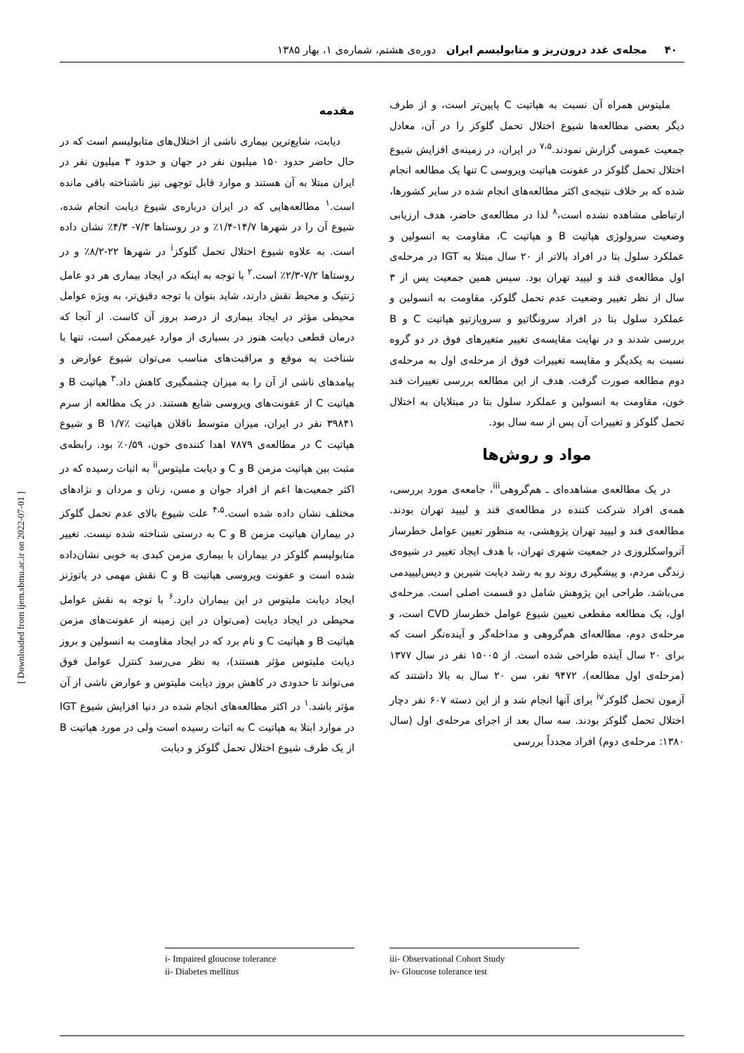۴۰ مجله‌ی غدد درون‌ریز و متابولیسم ایران دوره‌ی هشتم، شماره‌ی ۱، بهار ۱۳۸۵
[ Downloaded from ijem.sbmu.ac.ir on 2022-07-01 ]
مقدمه
دیابت، شایع‌ترین بیماری ناشی از اختلال‌های متابولیسم است که در حال حاضر حدود ۱۵۰ میلیون نفر در جهان و حدود ۳ میلیون نفر در ایران مبتلا به آن هستند و موارد قابل توجهی نیز ناشناخته باقی مانده است.<sup>۱</sup> مطالعه‌هایی که در ایران درباره‌ی شیوع دیابت انجام شده، شیوع آن را در شهرها ۱۴/۷-۱/۴٪ و در روستاها ۷/۳- ۴/۳٪ نشان داده است. به علاوه شیوع اختلال تحمل گلوکز<sup>i</sup> در شهرها ۲۲-۸/۲٪ و در روستاها ۷/۲-۲/۳٪ است.<sup>۲</sup> با توجه به اینکه در ایجاد بیماری هر دو عامل ژنتیک و محیط نقش دارند، شاید بتوان با توجه دقیق‌تر، به ویژه عوامل محیطی مؤثر در ایجاد بیماری از درصد بروز آن کاست. از آنجا که درمان قطعی دیابت هنوز در بسیاری از موارد غیرممکن است، تنها با شناخت به موقع و مراقبت‌های مناسب می‌توان شیوع عوارض و پیامدهای ناشی از آن را به میزان چشمگیری کاهش داد.<sup>۳</sup> هپاتیت B و هپاتیت C از عفونت‌های ویروسی شایع هستند. در یک مطالعه از سرم ۳۹۸۴۱ نفر در ایران، میزان متوسط ناقلان هپاتیت B ۱/۷٪ و شیوع هپاتیت C در مطالعه‌ی ۷۸۷۹ اهدا کننده‌ی خون، ۰/۵۹٪ بود. رابطه‌ی مثبت بین هپاتیت مزمن B و C و دیابت ملیتوس<sup>ii</sup> به اثبات رسیده که در اکثر جمعیت‌ها اعم از افراد جوان و مسن، زنان و مردان و نژادهای مختلف نشان داده شده است.<sup>۴،۵</sup> علت شیوع بالای عدم تحمل گلوکز در بیماران هپاتیت مزمن B و C به درستی شناخته شده نیست. تغییر متابولیسم گلوکز در بیماران با بیماری مزمن کبدی به خوبی نشان‌داده شده است و عفونت ویروسی هپاتیت B و C نقش مهمی در پاتوژنز ایجاد دیابت ملیتوس در این بیماران دارد.<sup>۶</sup> با توجه به نقش عوامل محیطی در ایجاد دیابت (می‌توان در این زمینه از عفونت‌های مزمن هپاتیت B و هپاتیت C و نام برد که در ایجاد مقاومت به انسولین و بروز دیابت ملیتوس مؤثر هستند)، به نظر می‌رسد کنترل عوامل فوق می‌تواند تا حدودی در کاهش بروز دیابت ملیتوس و عوارض ناشی از آن مؤثر باشد.<sup>۱</sup> در اکثر مطالعه‌های انجام شده در دنیا افزایش شیوع IGT در موارد ابتلا به هپاتیت C به اثبات رسیده است ولی در مورد هپاتیت B از یک طرف شیوع اختلال تحمل گلوکز و دیابت
i- Impaired gloucose tolerance
ii- Diabetes mellitus
ملیتوس همراه آن نسبت به هپاتیت C پایین‌تر است، و از طرف دیگر بعضی مطالعه‌ها شیوع اختلال تحمل گلوکز را در آن، معادل جمعیت عمومی گزارش نمودند.<sup>۷،۵</sup> در ایران، در زمینه‌ی افزایش شیوع اختلال تحمل گلوکز در عفونت هپاتیت ویروسی C تنها یک مطالعه انجام شده که بر خلاف نتیجه‌ی اکثر مطالعه‌های انجام شده در سایر کشورها، ارتباطی مشاهده نشده است،<sup>۸</sup> لذا در مطالعه‌ی حاضر، هدف ارزیابی وضعیت سرولوژی هپاتیت B و هپاتیت C، مقاومت به انسولین و عملکرد سلول بتا در افراد بالاتر از ۲۰ سال مبتلا به IGT در مرحله‌ی اول مطالعه‌ی قند و لیپید تهران بود. سپس همین جمعیت پس از ۳ سال از نظر تغییر وضعیت عدم تحمل گلوکز، مقاومت به انسولین و عملکرد سلول بتا در افراد سرونگاتیو و سروپازتیو هپاتیت C و B بررسی شدند و در نهایت مقایسه‌ی تغییر متغیرهای فوق در دو گروه نسبت به یکدیگر و مقایسه تغییرات فوق از مرحله‌ی اول به مرحله‌ی دوم مطالعه صورت گرفت. هدف از این مطالعه بررسی تغییرات قند خون، مقاومت به انسولین و عملکرد سلول بتا در مبتلایان به اختلال تحمل گلوکز و تغییرات آن پس از سه سال بود.
مواد و روش‌ها
در یک مطالعه‌ی مشاهده‌ای ـ هم‌گروهی<sup>iii</sup>، جامعه‌ی مورد بررسی، همه‌ی افراد شرکت کننده در مطالعه‌ی قند و لیپید تهران بودند. مطالعه‌ی قند و لیپید تهران پژوهشی، به منظور تعیین عوامل خطرساز آترواسکلروزی در جمعیت شهری تهران، با هدف ایجاد تغییر در شیوه‌ی زندگی مردم، و پیشگیری روند رو به رشد دیابت شیرین و دیس‌لیپیدمی می‌باشد. طراحی این پژوهش شامل دو قسمت اصلی است. مرحله‌ی اول، یک مطالعه مقطعی تعیین شیوع عوامل خطرساز CVD است، و مرحله‌ی دوم، مطالعه‌ای هم‌گروهی و مداخله‌گر و آینده‌نگر است که برای ۲۰ سال آینده طراحی شده است. از ۱۵۰۰۵ نفر در سال ۱۳۷۷ (مرحله‌ی اول مطالعه)، ۹۴۷۲ نفر، سن ۲۰ سال به بالا داشتند که آزمون تحمل گلوکز<sup>iv</sup> برای آنها انجام شد و از این دسته ۶۰۷ نفر دچار اختلال تحمل گلوکز بودند. سه سال بعد از اجرای مرحله‌ی اول (سال ۱۳۸۰: مرحله‌ی دوم) افراد مجدداً بررسی
iii- Observational Cohort Study
iv- Gloucose tolerance test